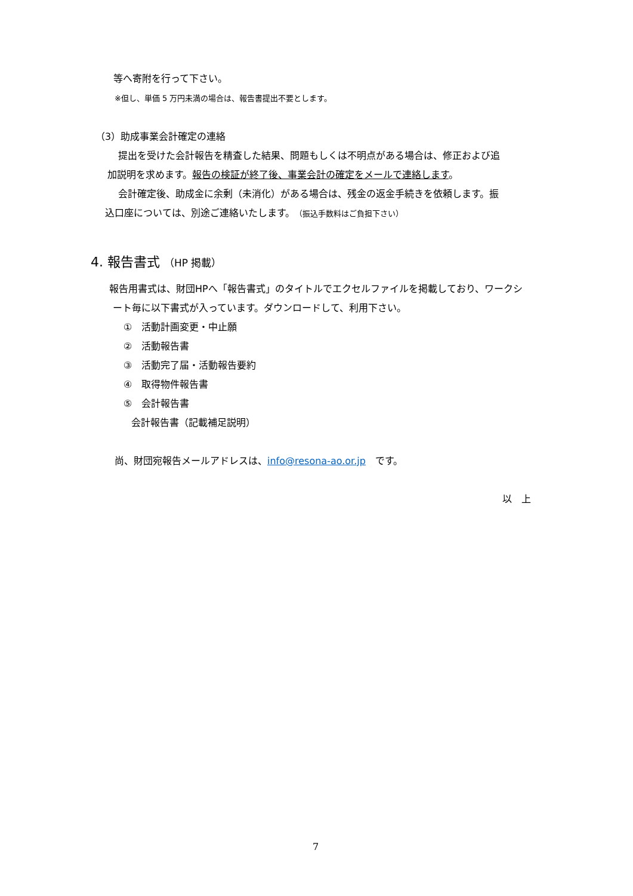等へ寄附を行って下さい。
※但し、単価 5 万円未満の場合は、報告書提出不要とします。
（3）助成事業会計確定の連絡
提出を受けた会計報告を精査した結果、問題もしくは不明点がある場合は、修正および追
加説明を求めます。報告の検証が終了後、事業会計の確定をメールで連絡します。
会計確定後、助成金に余剰（未消化）がある場合は、残金の返金手続きを依頼します。振
込口座については、別途ご連絡いたします。（振込手数料はご負担下さい）
4. 報告書式 （HP 掲載）
報告用書式は、財団HPへ「報告書式」のタイトルでエクセルファイルを掲載しており、ワークシ
ート毎に以下書式が入っています。ダウンロードして、利用下さい。
①　活動計画変更・中止願
②　活動報告書
③　活動完了届・活動報告要約
④　取得物件報告書
⑤　会計報告書
会計報告書（記載補足説明）
尚、財団宛報告メールアドレスは、info@resona-ao.or.jp　です。
以　上
7